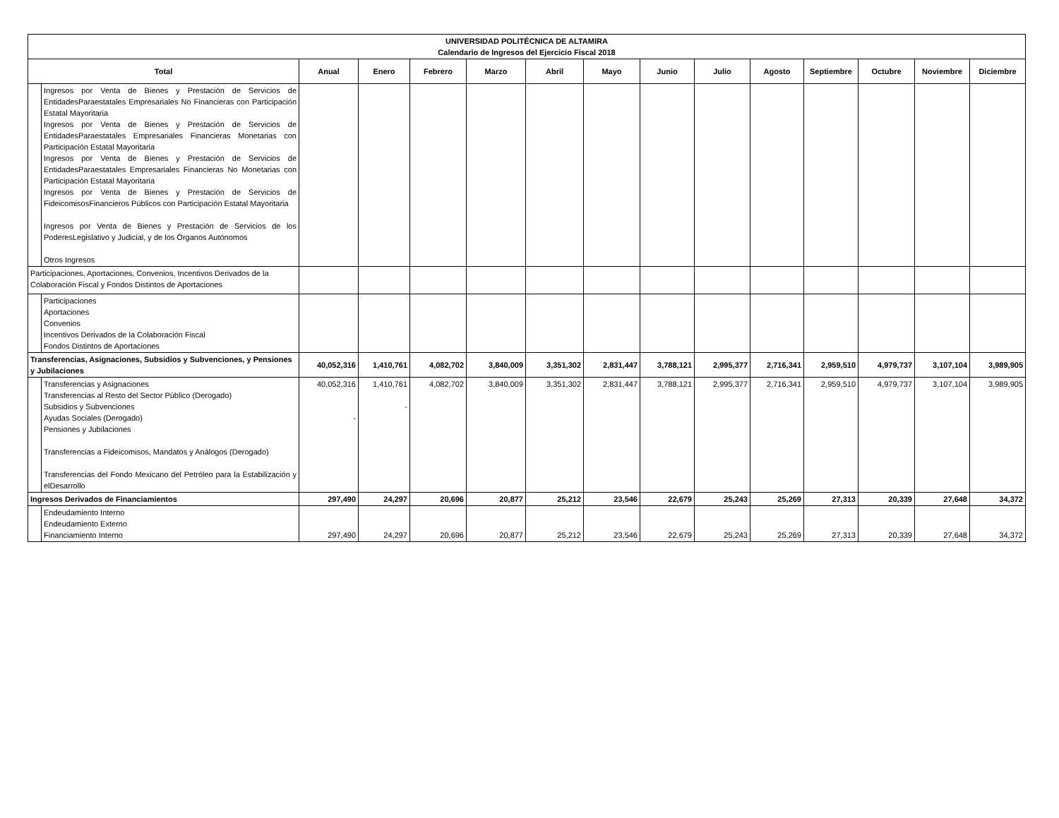| UNIVERSIDAD POLITÉCNICA DE ALTAMIRA Calendario de Ingresos del Ejercicio Fiscal 2018 | | | | | | | | | | | | | | |
| --- | --- | --- | --- | --- | --- | --- | --- | --- | --- | --- | --- | --- | --- | --- |
| Total | | Anual | Enero | Febrero | Marzo | Abril | Mayo | Junio | Julio | Agosto | Septiembre | Octubre | Noviembre | Diciembre |
| | Ingresos por Venta de Bienes y Prestación de Servicios de EntidadesParaestatales Empresariales No Financieras con Participación Estatal Mayoritaria Ingresos por Venta de Bienes y Prestación de Servicios de EntidadesParaestatales Empresariales Financieras Monetarias con Participación Estatal Mayoritaria Ingresos por Venta de Bienes y Prestación de Servicios de EntidadesParaestatales Empresariales Financieras No Monetarias con Participación Estatal Mayoritaria Ingresos por Venta de Bienes y Prestación de Servicios de FideicomisosFinancieros Públicos con Participación Estatal Mayoritaria Ingresos por Venta de Bienes y Prestación de Servicios de los PoderesLegislativo y Judicial, y de los Órganos Autónomos Otros Ingresos | | | | | | | | | | | | | |
| Participaciones, Aportaciones, Convenios, Incentivos Derivados de la Colaboración Fiscal y Fondos Distintos de Aportaciones | | | | | | | | | | | | | | |
| | Participaciones Aportaciones Convenios Incentivos Derivados de la Colaboración Fiscal Fondos Distintos de Aportaciones | | | | | | | | | | | | | |
| Transferencias, Asignaciones, Subsidios y Subvenciones, y Pensiones y Jubilaciones | | 40,052,316 | 1,410,761 | 4,082,702 | 3,840,009 | 3,351,302 | 2,831,447 | 3,788,121 | 2,995,377 | 2,716,341 | 2,959,510 | 4,979,737 | 3,107,104 | 3,989,905 |
| | Transferencias y Asignaciones Transferencias al Resto del Sector Público (Derogado) Subsidios y Subvenciones Ayudas Sociales (Derogado) Pensiones y Jubilaciones Transferencias a Fideicomisos, Mandatos y Análogos (Derogado) Transferencias del Fondo Mexicano del Petróleo para la Estabilización y elDesarrollo | 40,052,316 - | 1,410,761 - | 4,082,702 | 3,840,009 | 3,351,302 | 2,831,447 | 3,788,121 | 2,995,377 | 2,716,341 | 2,959,510 | 4,979,737 | 3,107,104 | 3,989,905 |
| Ingresos Derivados de Financiamientos | | 297,490 | 24,297 | 20,696 | 20,877 | 25,212 | 23,546 | 22,679 | 25,243 | 25,269 | 27,313 | 20,339 | 27,648 | 34,372 |
| | Endeudamiento Interno Endeudamiento Externo Financiamiento Interno | 297,490 | 24,297 | 20,696 | 20,877 | 25,212 | 23,546 | 22,679 | 25,243 | 25,269 | 27,313 | 20,339 | 27,648 | 34,372 |